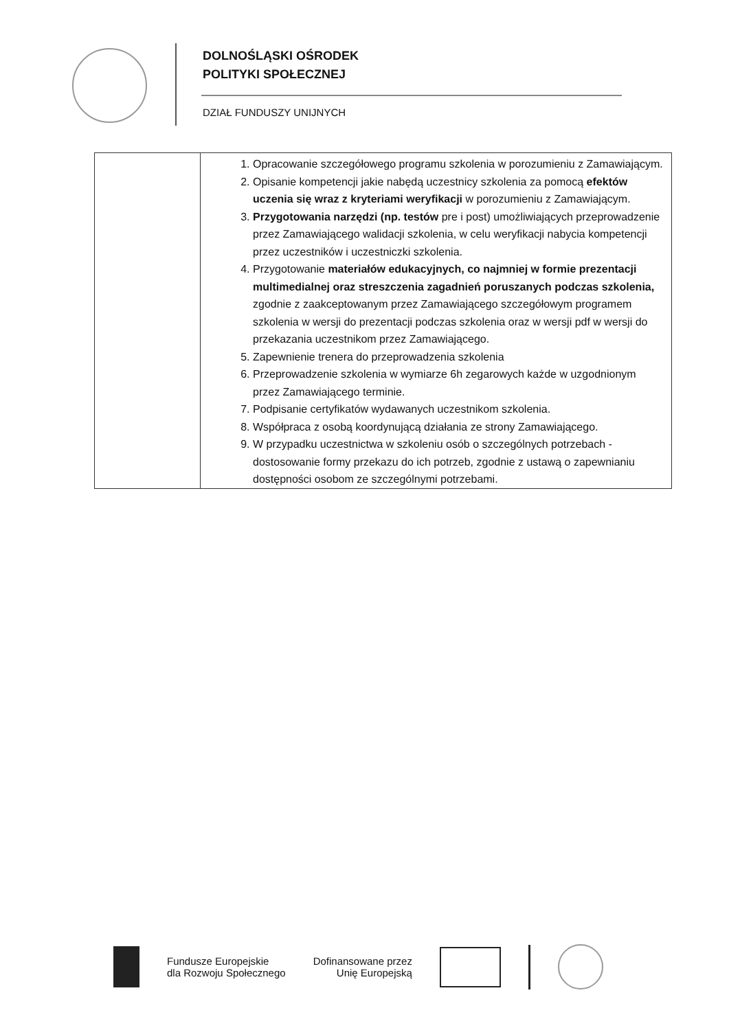DOLNOŚLĄSKI OŚRODEK
POLITYKI SPOŁECZNEJ
DZIAŁ FUNDUSZY UNIJNYCH
| | 1. Opracowanie szczegółowego programu szkolenia w porozumieniu z Zamawiającym. 2. Opisanie kompetencji jakie nabędą uczestnicy szkolenia za pomocą efektów uczenia się wraz z kryteriami weryfikacji w porozumieniu z Zamawiającym. 3. Przygotowania narzędzi (np. testów pre i post) umożliwiających przeprowadzenie przez Zamawiającego walidacji szkolenia, w celu weryfikacji nabycia kompetencji przez uczestników i uczestniczki szkolenia. 4. Przygotowanie materiałów edukacyjnych, co najmniej w formie prezentacji multimedialnej oraz streszczenia zagadnień poruszanych podczas szkolenia, zgodnie z zaakceptowanym przez Zamawiającego szczegółowym programem szkolenia w wersji do prezentacji podczas szkolenia oraz w wersji pdf w wersji do przekazania uczestnikom przez Zamawiającego. 5. Zapewnienie trenera do przeprowadzenia szkolenia 6. Przeprowadzenie szkolenia w wymiarze 6h zegarowych każde w uzgodnionym przez Zamawiającego terminie. 7. Podpisanie certyfikatów wydawanych uczestnikom szkolenia. 8. Współpraca z osobą koordynującą działania ze strony Zamawiającego. 9. W przypadku uczestnictwa w szkoleniu osób o szczególnych potrzebach - dostosowanie formy przekazu do ich potrzeb, zgodnie z ustawą o zapewnianiu dostępności osobom ze szczególnymi potrzebami. |
Fundusze Europejskie
dla Rozwoju Społecznego
Dofinansowane przez
Unię Europejską